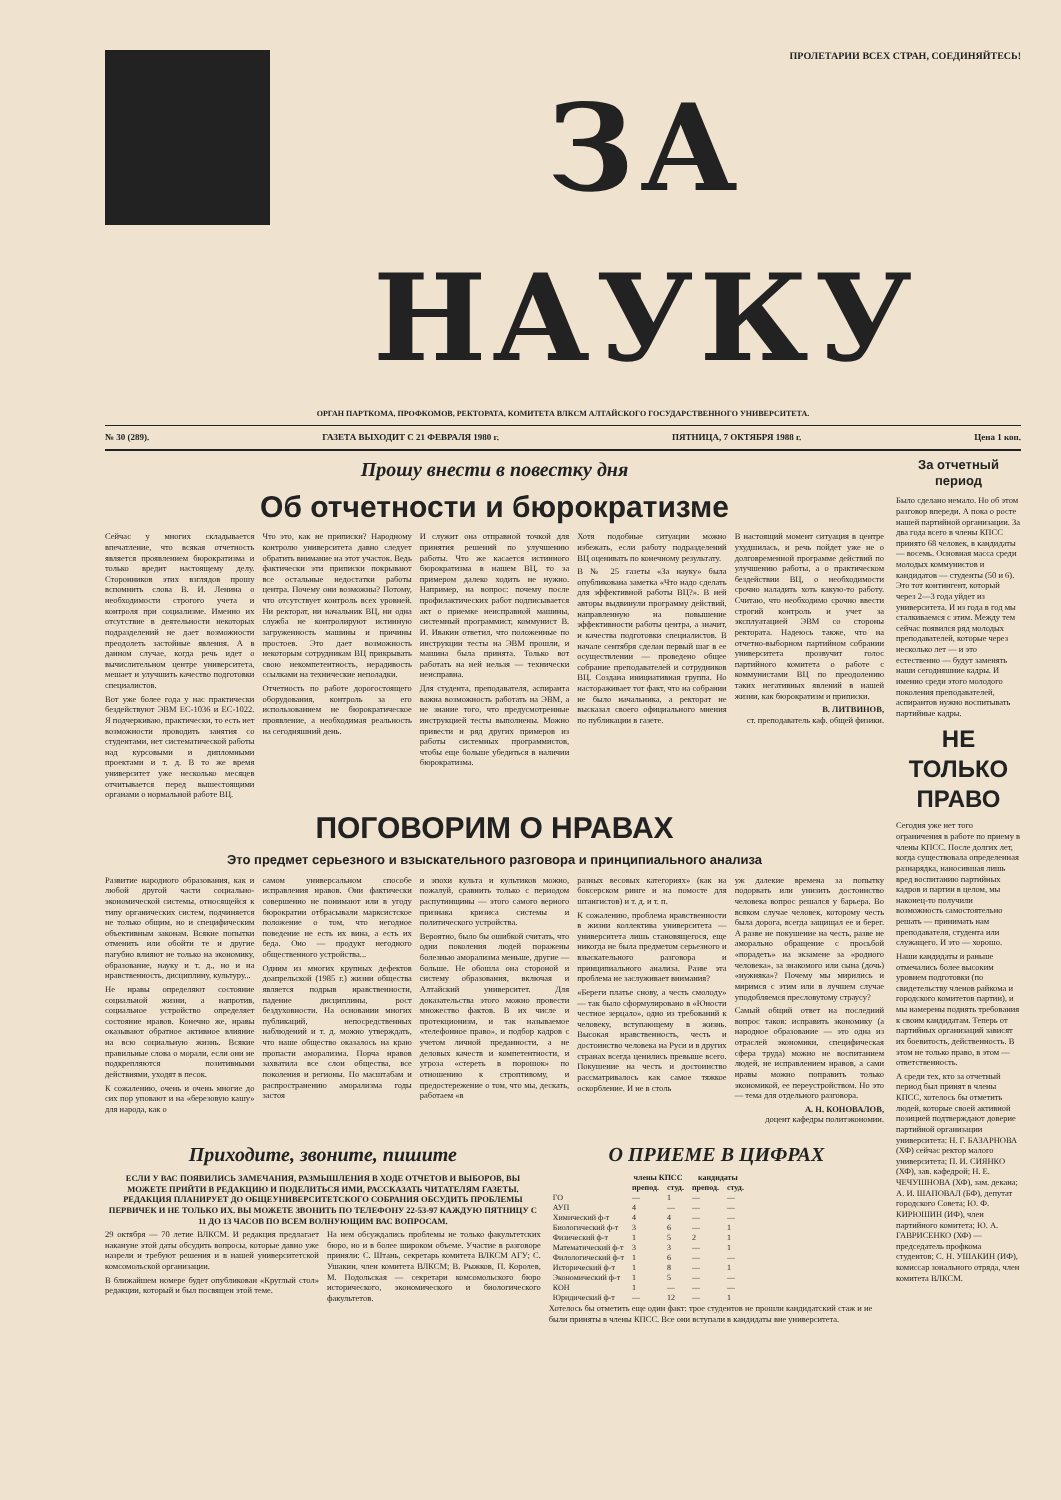ПРОЛЕТАРИИ ВСЕХ СТРАН, СОЕДИНЯЙТЕСЬ!
ЗА НАУКУ
ОРГАН ПАРТКОМА, ПРОФКОМОВ, РЕКТОРАТА, КОМИТЕТА ВЛКСМ АЛТАЙСКОГО ГОСУДАРСТВЕННОГО УНИВЕРСИТЕТА.
№ 30 (289). ГАЗЕТА ВЫХОДИТ С 21 ФЕВРАЛЯ 1980 г. ПЯТНИЦА, 7 ОКТЯБРЯ 1988 г. Цена 1 коп.
Прошу внести в повестку дня
Об отчетности и бюрократизме
Сейчас у многих складывается впечатление, что всякая отчетность является проявлением бюрократизма и только вредит настоящему делу. Сторонников этих взглядов прошу вспомнить слова В. И. Ленина о необходимости строгого учета и контроля при социализме. Именно их отсутствие в деятельности некоторых подразделений не дает возможности преодолеть застойные явления. А в данном случае, когда речь идет о вычислительном центре университета, мешает и улучшить качество подготовки специалистов.
Вот уже более года у нас практически бездействуют ЭВМ ЕС-1036 и ЕС-1022. Я подчеркиваю, практически, то есть нет возможности проводить занятия со студентами, нет систематической работы над курсовыми и дипломными проектами и т. д. В то же время университет уже несколько месяцев отчитывается перед вышестоящими органами о нормальной работе ВЦ.
Что это, как не приписки? Народному контролю университета давно следует обратить внимание на этот участок. Ведь фактически эти приписки покрывают все остальные недостатки работы центра. Почему они возможны? Потому, что отсутствует контроль всех уровней. Ни ректорат, ни начальник ВЦ, ни одна служба не контролируют истинную загруженность машины и причины простоев. Это дает возможность некоторым сотрудникам ВЦ прикрывать свою некомпетентность, нерадивость ссылками на технические неполадки.
Отчетность по работе дорогостоящего оборудования, контроль за его использованием не бюрократическое проявление, а необходимая реальность на сегодняшний день.
И служит она отправной точкой для принятия решений по улучшению работы. Что же касается истинного бюрократизма в нашем ВЦ, то за примером далеко ходить не нужно. Например, на вопрос: почему после профилактических работ подписывается акт о приемке неисправной машины, системный программист, коммунист В. И. Ивакин ответил, что положенные по инструкции тесты на ЭВМ прошли, и машина была принята. Только вот работать на ней нельзя — технически неисправна.
Для студента, преподавателя, аспиранта важна возможность работать на ЭВМ, а не знание того, что предусмотренные инструкцией тесты выполнены. Можно привести и ряд других примеров из работы системных программистов, чтобы еще больше убедиться в наличии бюрократизма.
Хотя подобные ситуации можно избежать, если работу подразделений ВЦ оценивать по конечному результату.
В № 25 газеты «За науку» была опубликована заметка «Что надо сделать для эффективной работы ВЦ?». В ней авторы выдвинули программу действий, направленную на повышение эффективности работы центра, а значит, и качества подготовки специалистов. В начале сентября сделан первый шаг в ее осуществлении — проведено общее собрание преподавателей и сотрудников ВЦ. Создана инициативная группа. Но настораживает тот факт, что на собрании не было начальника, а ректорат не высказал своего официального мнения по публикации в газете.
В настоящий момент ситуация в центре ухудшилась, и речь пойдет уже не о долговременной программе действий по улучшению работы, а о практическом бездействии ВЦ, о необходимости срочно наладить хоть какую-то работу. Считаю, что необходимо срочно ввести строгий контроль и учет за эксплуатацией ЭВМ со стороны ректората. Надеюсь также, что на отчетно-выборном партийном собрании университета прозвучит голос партийного комитета о работе с коммунистами ВЦ по преодолению таких негативных явлений в нашей жизни, как бюрократизм и приписки.
В. ЛИТВИНОВ,
ст. преподаватель каф. общей физики.
ПОГОВОРИМ О НРАВАХ
Это предмет серьезного и взыскательного разговора и принципиального анализа
Развитие народного образования, как и любой другой части социально-экономической системы, относящейся к типу органических систем, подчиняется не только общим, но и специфическим объективным законам. Всякие попытки отменить или обойти те и другие пагубно влияют не только на экономику, образование, науку и т. д., но и на нравственность, дисциплину, культуру...
Не нравы определяют состояние социальной жизни, а напротив, социальное устройство определяет состояние нравов. Конечно же, нравы оказывают обратное активное влияние на всю социальную жизнь. Всякие правильные слова о морали, если они не подкрепляются позитивными действиями, уходят в песок.
К сожалению, очень и очень многие до сих пор уповают и на «березовую кашу» для народа, как о
самом универсальном способе исправления нравов. Они фактически совершенно не понимают или в угоду бюрократии отбрасывали марксистское положение о том, что негодное поведение не есть их вина, а есть их беда. Оно — продукт негодного общественного устройства...
Одним из многих крупных дефектов доапрельской (1985 г.) жизни общества является подрыв нравственности, падение дисциплины, рост бездуховности. На основании многих публикаций, непосредственных наблюдений и т. д. можно утверждать, что наше общество оказалось на краю пропасти аморализма. Порча нравов захватила все слои общества, все поколения и регионы. По масштабам и распространению аморализма годы застоя
и эпохи культа и культиков можно, пожалуй, сравнить только с периодом распутинщины — этого самого верного признака кризиса системы и политического устройства.
Вероятно, было бы ошибкой считать, что одни поколения людей поражены болезнью аморализма меньше, другие — больше. Не обошла она стороной и систему образования, включая и Алтайский университет. Для доказательства этого можно провести множество фактов. В их числе и протекционизм, и так называемое «телефонное право», и подбор кадров с учетом личной преданности, а не деловых качеств и компетентности, и угроза «стереть в порошок» по отношению к строптивому, и предостережение о том, что мы, дескать, работаем «в
разных весовых категориях» (как на боксерском ринге и на помосте для штангистов) и т. д. и т. п.
К сожалению, проблема нравственности в жизни коллектива университета — университета лишь становящегося, еще никогда не была предметом серьезного и взыскательного разговора и принципиального анализа. Разве эта проблема не заслуживает внимания?
«Береги платье снову, а честь смолоду» — так было сформулировано в «Юности честное зерцало», одно из требований к человеку, вступающему в жизнь. Высокая нравственность, честь и достоинство человека на Руси и в других странах всегда ценились превыше всего. Покушение на честь и достоинство рассматривалось как самое тяжкое оскорбление. И не в столь
уж далекие времена за попытку подорвать или унизить достоинство человека вопрос решался у барьера. Во всяком случае человек, которому честь была дорога, всегда защищал ее и берег. А разве не покушение на честь, разве не аморально обращение с просьбой «порадеть» на экзамене за «родного человека», за знакомого или сына (дочь) «нужняка»? Почему мы мирились и миримся с этим или в лучшем случае уподобляемся пресловутому страусу?
Самый общий ответ на последний вопрос таков: исправить экономику (а народное образование — это одна из отраслей экономики, специфическая сфера труда) можно не воспитанием людей, не исправлением нравов, а сами нравы можно поправить только экономикой, ее переустройством. Но это — тема для отдельного разговора.
А. Н. КОНОВАЛОВ,
доцент кафедры политэкономии.
Приходите, звоните, пишите
ЕСЛИ У ВАС ПОЯВИЛИСЬ ЗАМЕЧАНИЯ, РАЗМЫШЛЕНИЯ В ХОДЕ ОТЧЕТОВ И ВЫБОРОВ, ВЫ МОЖЕТЕ ПРИЙТИ В РЕДАКЦИЮ И ПОДЕЛИТЬСЯ ИМИ, РАССКАЗАТЬ ЧИТАТЕЛЯМ ГАЗЕТЫ. РЕДАКЦИЯ ПЛАНИРУЕТ ДО ОБЩЕУНИВЕРСИТЕТСКОГО СОБРАНИЯ ОБСУДИТЬ ПРОБЛЕМЫ ПЕРВИЧЕК И НЕ ТОЛЬКО ИХ. ВЫ МОЖЕТЕ ЗВОНИТЬ ПО ТЕЛЕФОНУ 22-53-97 КАЖДУЮ ПЯТНИЦУ С 11 ДО 13 ЧАСОВ ПО ВСЕМ ВОЛНУЮЩИМ ВАС ВОПРОСАМ.
29 октября — 70 летие ВЛКСМ. И редакция предлагает накануне этой даты обсудить вопросы, которые давно уже назрели и требуют решения и в нашей университетской комсомольской организации.
В ближайшем номере будет опубликован «Круглый стол» редакции, который и был посвящен этой теме.
На нем обсуждались проблемы не только факультетских бюро, но и в более широком объеме. Участие в разговоре приняли: С. Штань, секретарь комитета ВЛКСМ АГУ; С. Ушакин, член комитета ВЛКСМ; В. Рыжков, П. Королев, М. Подольская — секретари комсомольского бюро исторического, экономического и биологического факультетов.
О ПРИЕМЕ В ЦИФРАХ
| | члены КПСС | | кандидаты | |
| --- | --- | --- | --- | --- |
| | препод. | студ. | препод. | студ. |
| ГО | — | 1 | — | — |
| АУП | 4 | — | — | — |
| Химический ф-т | 4 | 4 | — | — |
| Биологический ф-т | 3 | 6 | — | 1 |
| Физический ф-т | 1 | 5 | 2 | 1 |
| Математический ф-т | 3 | 3 | — | 1 |
| Филологический ф-т | 1 | 6 | — | — |
| Исторический ф-т | 1 | 8 | — | 1 |
| Экономический ф-т | 1 | 5 | — | — |
| КОН | 1 | — | — | — |
| Юридический ф-т | — | 12 | — | 1 |
Хотелось бы отметить еще один факт: трое студентов не прошли кандидатский стаж и не были приняты в члены КПСС. Все они вступали в кандидаты вне университета.
За отчетный период
Было сделано немало. Но об этом разговор впереди. А пока о росте нашей партийной организации. За два года всего в члены КПСС принято 68 человек, в кандидаты — восемь. Основная масса среди молодых коммунистов и кандидатов — студенты (50 и 6). Это тот контингент, который через 2—3 года уйдет из университета. И из года в год мы сталкиваемся с этим. Между тем сейчас появился ряд молодых преподавателей, которые через несколько лет — и это естественно — будут заменять наши сегодняшние кадры. И именно среди этого молодого поколения преподавателей, аспирантов нужно воспитывать партийные кадры.
НЕ ТОЛЬКО ПРАВО
Сегодня уже нет того ограничения в работе по приему в члены КПСС. После долгих лет, когда существовала определенная разнарядка, наносившая лишь вред воспитанию партийных кадров и партии в целом, мы наконец-то получили возможность самостоятельно решать — принимать нам преподавателя, студента или служащего. И это — хорошо.
Наши кандидаты и раньше отмечались более высоким уровнем подготовки (по свидетельству членов райкома и городского комитетов партии), и мы намерены поднять требования к своим кандидатам. Теперь от партийных организаций зависят их боевитость, действенность. В этом не только право, в этом — ответственность.
А среди тех, кто за отчетный период был принят в члены КПСС, хотелось бы отметить людей, которые своей активной позицией подтверждают доверие партийной организации университета: Н. Г. БАЗАРНОВА (ХФ) сейчас ректор малого университета; П. И. СИЯНКО (ХФ), зав. кафедрой; Н. Е. ЧЕЧУШНОВА (ХФ), зам. декана; А. И. ШАПОВАЛ (БФ), депутат городского Совета; Ю. Ф. КИРЮШИН (ИФ), член партийного комитета; Ю. А. ГАВРИСЕНКО (ХФ) — председатель профкома студентов; С. Н. УШАКИН (ИФ), комиссар зонального отряда, член комитета ВЛКСМ.